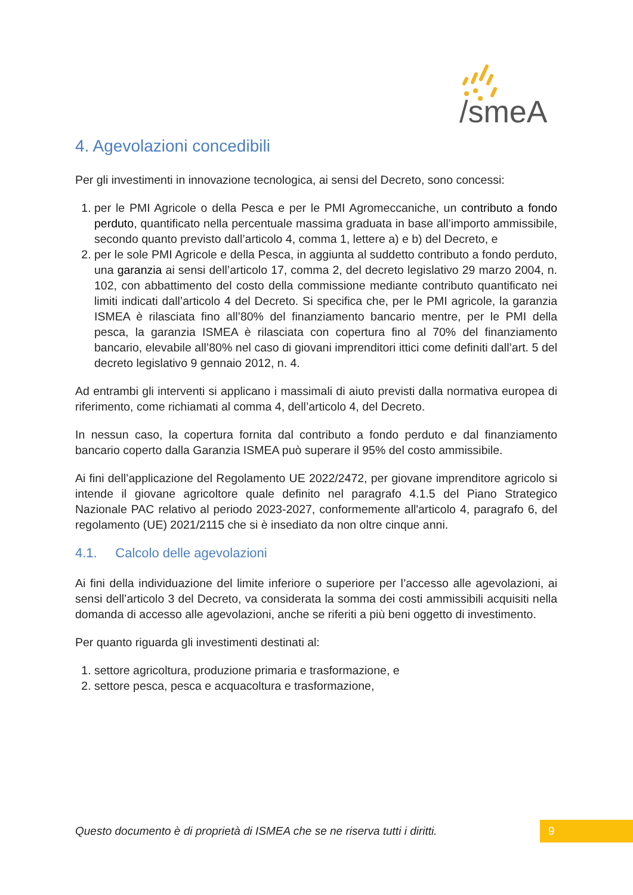/smeA
4. Agevolazioni concedibili
Per gli investimenti in innovazione tecnologica, ai sensi del Decreto, sono concessi:
1. per le PMI Agricole o della Pesca e per le PMI Agromeccaniche, un contributo a fondo perduto, quantificato nella percentuale massima graduata in base all’importo ammissibile, secondo quanto previsto dall’articolo 4, comma 1, lettere a) e b) del Decreto, e
2. per le sole PMI Agricole e della Pesca, in aggiunta al suddetto contributo a fondo perduto, una garanzia ai sensi dell’articolo 17, comma 2, del decreto legislativo 29 marzo 2004, n. 102, con abbattimento del costo della commissione mediante contributo quantificato nei limiti indicati dall’articolo 4 del Decreto. Si specifica che, per le PMI agricole, la garanzia ISMEA è rilasciata fino all’80% del finanziamento bancario mentre, per le PMI della pesca, la garanzia ISMEA è rilasciata con copertura fino al 70% del finanziamento bancario, elevabile all’80% nel caso di giovani imprenditori ittici come definiti dall’art. 5 del decreto legislativo 9 gennaio 2012, n. 4.
Ad entrambi gli interventi si applicano i massimali di aiuto previsti dalla normativa europea di riferimento, come richiamati al comma 4, dell’articolo 4, del Decreto.
In nessun caso, la copertura fornita dal contributo a fondo perduto e dal finanziamento bancario coperto dalla Garanzia ISMEA può superare il 95% del costo ammissibile.
Ai fini dell’applicazione del Regolamento UE 2022/2472, per giovane imprenditore agricolo si intende il giovane agricoltore quale definito nel paragrafo 4.1.5 del Piano Strategico Nazionale PAC relativo al periodo 2023-2027, conformemente all'articolo 4, paragrafo 6, del regolamento (UE) 2021/2115 che si è insediato da non oltre cinque anni.
4.1. Calcolo delle agevolazioni
Ai fini della individuazione del limite inferiore o superiore per l’accesso alle agevolazioni, ai sensi dell’articolo 3 del Decreto, va considerata la somma dei costi ammissibili acquisiti nella domanda di accesso alle agevolazioni, anche se riferiti a più beni oggetto di investimento.
Per quanto riguarda gli investimenti destinati al:
1. settore agricoltura, produzione primaria e trasformazione, e
2. settore pesca, pesca e acquacoltura e trasformazione,
Questo documento è di proprietà di ISMEA che se ne riserva tutti i diritti.
9